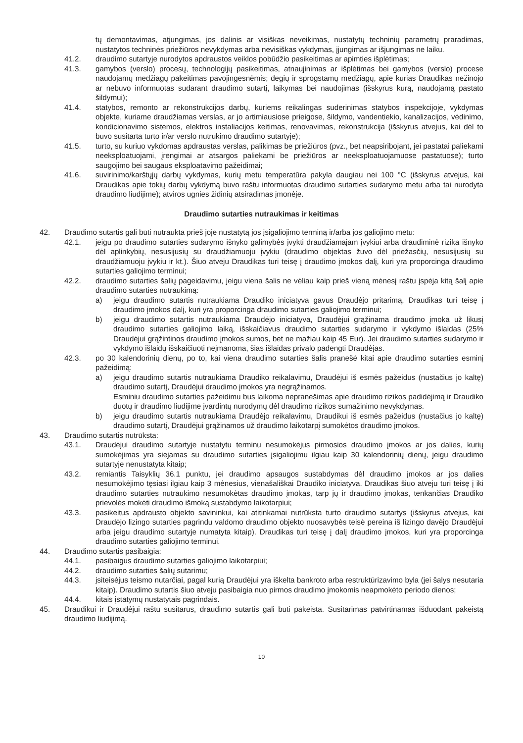tų demontavimas, atjungimas, jos dalinis ar visiškas neveikimas, nustatytų techninių parametrų praradimas, nustatytos techninės priežiūros nevykdymas arba nevisiškas vykdymas, įjungimas ar išjungimas ne laiku.
41.2. draudimo sutartyje nurodytos apdraustos veiklos pobūdžio pasikeitimas ar apimties išplėtimas;
41.3. gamybos (verslo) procesų, technologijų pasikeitimas, atnaujinimas ar išplėtimas bei gamybos (verslo) procese naudojamų medžiagų pakeitimas pavojingesnėmis; degių ir sprogstamų medžiagų, apie kurias Draudikas nežinojo ar nebuvo informuotas sudarant draudimo sutartį, laikymas bei naudojimas (išskyrus kurą, naudojamą pastato šildymui);
41.4. statybos, remonto ar rekonstrukcijos darbų, kuriems reikalingas suderinimas statybos inspekcijoje, vykdymas objekte, kuriame draudžiamas verslas, ar jo artimiausiose prieigose, šildymo, vandentiekio, kanalizacijos, vėdinimo, kondicionavimo sistemos, elektros instaliacijos keitimas, renovavimas, rekonstrukcija (išskyrus atvejus, kai dėl to buvo susitarta turto ir/ar verslo nutrūkimo draudimo sutartyje);
41.5. turto, su kuriuo vykdomas apdraustas verslas, palikimas be priežiūros (pvz., bet neapsiribojant, jei pastatai paliekami neeksploatuojami, įrengimai ar atsargos paliekami be priežiūros ar neeksploatuojamuose pastatuose); turto saugojimo bei saugaus eksploatavimo pažeidimai;
41.6. suvirinimo/karštųjų darbų vykdymas, kurių metu temperatūra pakyla daugiau nei 100 °C (išskyrus atvejus, kai Draudikas apie tokių darbų vykdymą buvo raštu informuotas draudimo sutarties sudarymo metu arba tai nurodyta draudimo liudijime); atviros ugnies židinių atsiradimas įmonėje.
Draudimo sutarties nutraukimas ir keitimas
42. Draudimo sutartis gali būti nutraukta prieš joje nustatytą jos įsigaliojimo terminą ir/arba jos galiojimo metu:
42.1. jeigu po draudimo sutarties sudarymo išnyko galimybės įvykti draudžiamajam įvykiui arba draudiminė rizika išnyko dėl aplinkybių, nesusijusių su draudžiamuoju įvykiu (draudimo objektas žuvo dėl priežasčių, nesusijusių su draudžiamuoju įvykiu ir kt.). Šiuo atveju Draudikas turi teisę į draudimo įmokos dalį, kuri yra proporcinga draudimo sutarties galiojimo terminui;
42.2. draudimo sutarties šalių pageidavimu, jeigu viena šalis ne vėliau kaip prieš vieną mėnesį raštu įspėja kitą šalį apie draudimo sutarties nutraukimą:
a) jeigu draudimo sutartis nutraukiama Draudiko iniciatyva gavus Draudėjo pritarimą, Draudikas turi teisę į draudimo įmokos dalį, kuri yra proporcinga draudimo sutarties galiojimo terminui;
b) jeigu draudimo sutartis nutraukiama Draudėjo iniciatyva, Draudėjui grąžinama draudimo įmoka už likusį draudimo sutarties galiojimo laiką, išskaičiavus draudimo sutarties sudarymo ir vykdymo išlaidas (25% Draudėjui grąžintinos draudimo įmokos sumos, bet ne mažiau kaip 45 Eur). Jei draudimo sutarties sudarymo ir vykdymo išlaidų išskaičiuoti neįmanoma, šias išlaidas privalo padengti Draudėjas.
42.3. po 30 kalendorinių dienų, po to, kai viena draudimo sutarties šalis pranešė kitai apie draudimo sutarties esminį pažeidimą:
a) jeigu draudimo sutartis nutraukiama Draudiko reikalavimu, Draudėjui iš esmės pažeidus (nustačius jo kaltę) draudimo sutartį, Draudėjui draudimo įmokos yra negrąžinamos.
Esminiu draudimo sutarties pažeidimu bus laikoma nepranešimas apie draudimo rizikos padidėjimą ir Draudiko duotų ir draudimo liudijime įvardintų nurodymų dėl draudimo rizikos sumažinimo nevykdymas.
b) jeigu draudimo sutartis nutraukiama Draudėjo reikalavimu, Draudikui iš esmės pažeidus (nustačius jo kaltę) draudimo sutartį, Draudėjui grąžinamos už draudimo laikotarpį sumokėtos draudimo įmokos.
43. Draudimo sutartis nutrūksta:
43.1. Draudėjui draudimo sutartyje nustatytu terminu nesumokėjus pirmosios draudimo įmokos ar jos dalies, kurių sumokėjimas yra siejamas su draudimo sutarties įsigaliojimu ilgiau kaip 30 kalendorinių dienų, jeigu draudimo sutartyje nenustatyta kitaip;
43.2. remiantis Taisyklių 36.1 punktu, jei draudimo apsaugos sustabdymas dėl draudimo įmokos ar jos dalies nesumokėjimo tęsiasi ilgiau kaip 3 mėnesius, vienašališkai Draudiko iniciatyva. Draudikas šiuo atveju turi teisę į iki draudimo sutarties nutraukimo nesumokėtas draudimo įmokas, tarp jų ir draudimo įmokas, tenkančias Draudiko prievolės mokėti draudimo išmoką sustabdymo laikotarpiui;
43.3. pasikeitus apdrausto objekto savininkui, kai atitinkamai nutrūksta turto draudimo sutartys (išskyrus atvejus, kai Draudėjo lizingo sutarties pagrindu valdomo draudimo objekto nuosavybės teisė pereina iš lizingo davėjo Draudėjui arba jeigu draudimo sutartyje numatyta kitaip). Draudikas turi teisę į dalį draudimo įmokos, kuri yra proporcinga draudimo sutarties galiojimo terminui.
44. Draudimo sutartis pasibaigia:
44.1. pasibaigus draudimo sutarties galiojimo laikotarpiui;
44.2. draudimo sutarties šalių sutarimu;
44.3. įsiteisėjus teismo nutarčiai, pagal kurią Draudėjui yra iškelta bankroto arba restruktūrizavimo byla (jei šalys nesutaria kitaip). Draudimo sutartis šiuo atveju pasibaigia nuo pirmos draudimo įmokomis neapmokėto periodo dienos;
44.4. kitais įstatymų nustatytais pagrindais.
45. Draudikui ir Draudėjui raštu susitarus, draudimo sutartis gali būti pakeista. Susitarimas patvirtinamas išduodant pakeistą draudimo liudijimą.
10